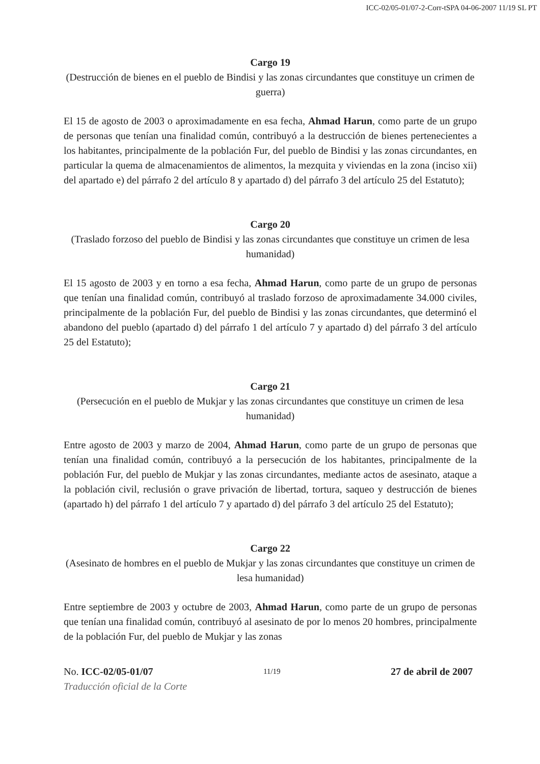ICC-02/05-01/07-2-Corr-tSPA 04-06-2007 11/19 SL PT
Cargo 19
(Destrucción de bienes en el pueblo de Bindisi y las zonas circundantes que constituye un crimen de guerra)
El 15 de agosto de 2003 o aproximadamente en esa fecha, Ahmad Harun, como parte de un grupo de personas que tenían una finalidad común, contribuyó a la destrucción de bienes pertenecientes a los habitantes, principalmente de la población Fur, del pueblo de Bindisi y las zonas circundantes, en particular la quema de almacenamientos de alimentos, la mezquita y viviendas en la zona (inciso xii) del apartado e) del párrafo 2 del artículo 8 y apartado d) del párrafo 3 del artículo 25 del Estatuto);
Cargo 20
(Traslado forzoso del pueblo de Bindisi y las zonas circundantes que constituye un crimen de lesa humanidad)
El 15 agosto de 2003 y en torno a esa fecha, Ahmad Harun, como parte de un grupo de personas que tenían una finalidad común, contribuyó al traslado forzoso de aproximadamente 34.000 civiles, principalmente de la población Fur, del pueblo de Bindisi y las zonas circundantes, que determinó el abandono del pueblo (apartado d) del párrafo 1 del artículo 7 y apartado d) del párrafo 3 del artículo 25 del Estatuto);
Cargo 21
(Persecución en el pueblo de Mukjar y las zonas circundantes que constituye un crimen de lesa humanidad)
Entre agosto de 2003 y marzo de 2004, Ahmad Harun, como parte de un grupo de personas que tenían una finalidad común, contribuyó a la persecución de los habitantes, principalmente de la población Fur, del pueblo de Mukjar y las zonas circundantes, mediante actos de asesinato, ataque a la población civil, reclusión o grave privación de libertad, tortura, saqueo y destrucción de bienes (apartado h) del párrafo 1 del artículo 7 y apartado d) del párrafo 3 del artículo 25 del Estatuto);
Cargo 22
(Asesinato de hombres en el pueblo de Mukjar y las zonas circundantes que constituye un crimen de lesa humanidad)
Entre septiembre de 2003 y octubre de 2003, Ahmad Harun, como parte de un grupo de personas que tenían una finalidad común, contribuyó al asesinato de por lo menos 20 hombres, principalmente de la población Fur, del pueblo de Mukjar y las zonas
No. ICC-02/05-01/07 11/19 27 de abril de 2007
Traducción oficial de la Corte